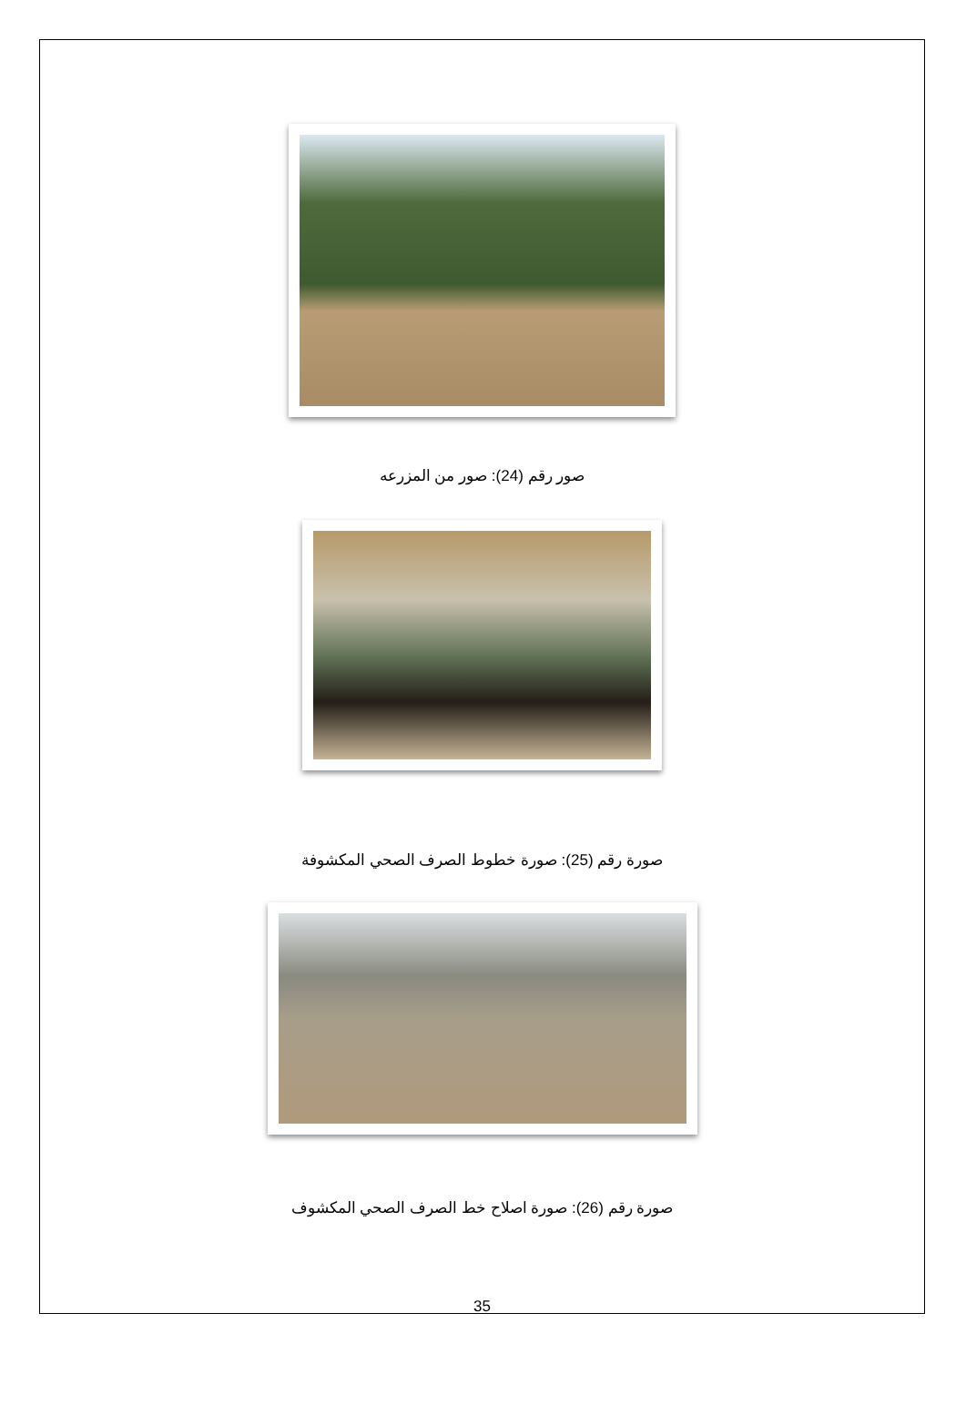صور رقم (24): صور من المزرعه
صورة رقم (25): صورة خطوط الصرف الصحي المكشوفة
صورة رقم (26): صورة اصلاح خط الصرف الصحي المكشوف
35